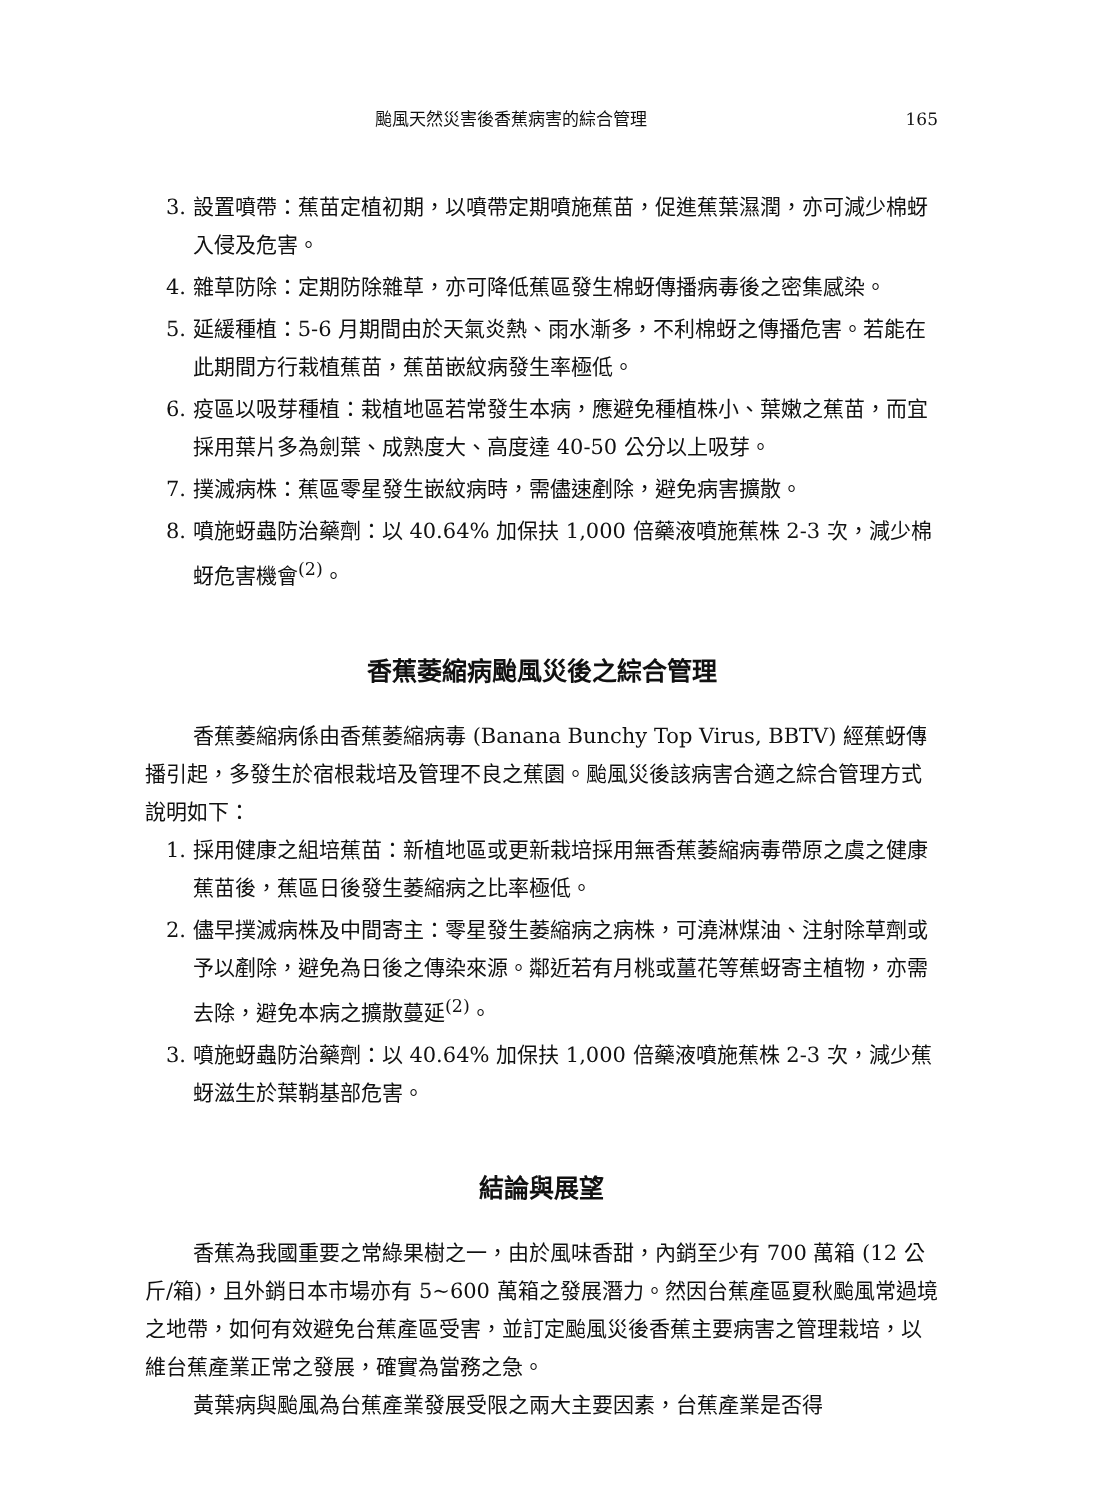颱風天然災害後香蕉病害的綜合管理 165
3. 設置噴帶：蕉苗定植初期，以噴帶定期噴施蕉苗，促進蕉葉濕潤，亦可減少棉蚜入侵及危害。
4. 雜草防除：定期防除雜草，亦可降低蕉區發生棉蚜傳播病毒後之密集感染。
5. 延緩種植：5-6 月期間由於天氣炎熱、雨水漸多，不利棉蚜之傳播危害。若能在此期間方行栽植蕉苗，蕉苗嵌紋病發生率極低。
6. 疫區以吸芽種植：栽植地區若常發生本病，應避免種植株小、葉嫩之蕉苗，而宜採用葉片多為劍葉、成熟度大、高度達 40-50 公分以上吸芽。
7. 撲滅病株：蕉區零星發生嵌紋病時，需儘速剷除，避免病害擴散。
8. 噴施蚜蟲防治藥劑：以 40.64% 加保扶 1,000 倍藥液噴施蕉株 2-3 次，減少棉蚜危害機會<sup>(2)</sup>。
香蕉萎縮病颱風災後之綜合管理
香蕉萎縮病係由香蕉萎縮病毒 (Banana Bunchy Top Virus, BBTV) 經蕉蚜傳播引起，多發生於宿根栽培及管理不良之蕉園。颱風災後該病害合適之綜合管理方式說明如下：
1. 採用健康之組培蕉苗：新植地區或更新栽培採用無香蕉萎縮病毒帶原之虞之健康蕉苗後，蕉區日後發生萎縮病之比率極低。
2. 儘早撲滅病株及中間寄主：零星發生萎縮病之病株，可澆淋煤油、注射除草劑或予以剷除，避免為日後之傳染來源。鄰近若有月桃或薑花等蕉蚜寄主植物，亦需去除，避免本病之擴散蔓延<sup>(2)</sup>。
3. 噴施蚜蟲防治藥劑：以 40.64% 加保扶 1,000 倍藥液噴施蕉株 2-3 次，減少蕉蚜滋生於葉鞘基部危害。
結論與展望
香蕉為我國重要之常綠果樹之一，由於風味香甜，內銷至少有 700 萬箱 (12 公斤/箱)，且外銷日本市場亦有 5~600 萬箱之發展潛力。然因台蕉產區夏秋颱風常過境之地帶，如何有效避免台蕉產區受害，並訂定颱風災後香蕉主要病害之管理栽培，以維台蕉產業正常之發展，確實為當務之急。
黃葉病與颱風為台蕉產業發展受限之兩大主要因素，台蕉產業是否得